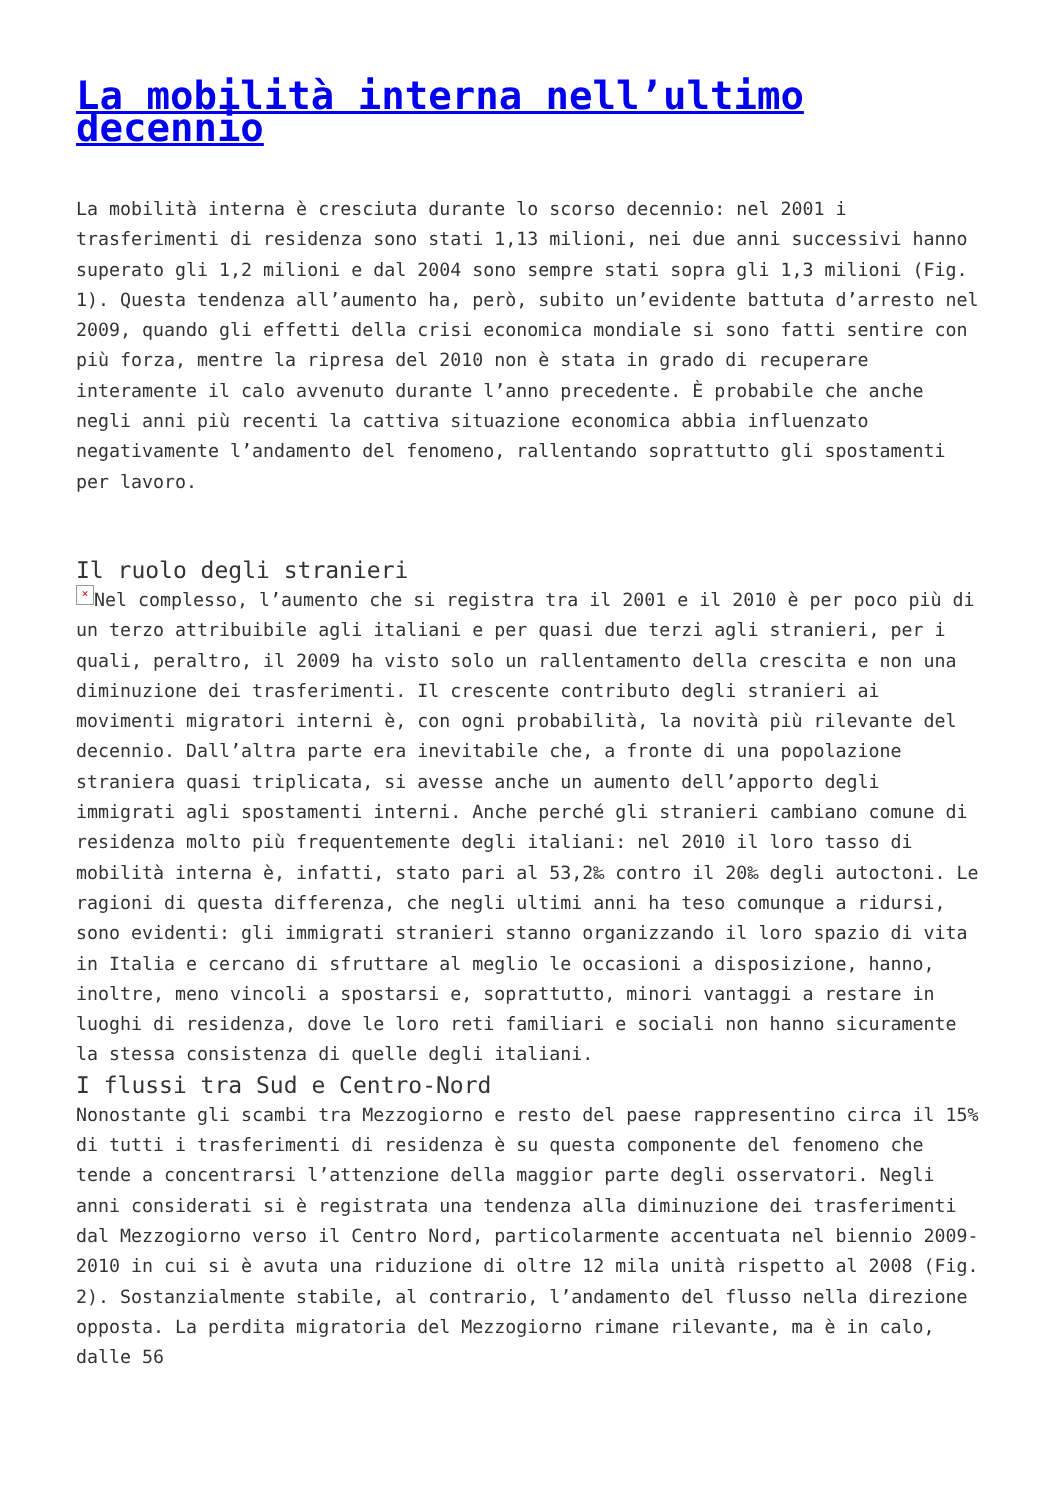La mobilità interna nell’ultimo decennio
La mobilità interna è cresciuta durante lo scorso decennio: nel 2001 i trasferimenti di residenza sono stati 1,13 milioni, nei due anni successivi hanno superato gli 1,2 milioni e dal 2004 sono sempre stati sopra gli 1,3 milioni (Fig. 1). Questa tendenza all’aumento ha, però, subito un’evidente battuta d’arresto nel 2009, quando gli effetti della crisi economica mondiale si sono fatti sentire con più forza, mentre la ripresa del 2010 non è stata in grado di recuperare interamente il calo avvenuto durante l’anno precedente. È probabile che anche negli anni più recenti la cattiva situazione economica abbia influenzato negativamente l’andamento del fenomeno, rallentando soprattutto gli spostamenti per lavoro.
Il ruolo degli stranieri
× Nel complesso, l’aumento che si registra tra il 2001 e il 2010 è per poco più di un terzo attribuibile agli italiani e per quasi due terzi agli stranieri, per i quali, peraltro, il 2009 ha visto solo un rallentamento della crescita e non una diminuzione dei trasferimenti. Il crescente contributo degli stranieri ai movimenti migratori interni è, con ogni probabilità, la novità più rilevante del decennio. Dall’altra parte era inevitabile che, a fronte di una popolazione straniera quasi triplicata, si avesse anche un aumento dell’apporto degli immigrati agli spostamenti interni. Anche perché gli stranieri cambiano comune di residenza molto più frequentemente degli italiani: nel 2010 il loro tasso di mobilità interna è, infatti, stato pari al 53,2‰ contro il 20‰ degli autoctoni. Le ragioni di questa differenza, che negli ultimi anni ha teso comunque a ridursi, sono evidenti: gli immigrati stranieri stanno organizzando il loro spazio di vita in Italia e cercano di sfruttare al meglio le occasioni a disposizione, hanno, inoltre, meno vincoli a spostarsi e, soprattutto, minori vantaggi a restare in luoghi di residenza, dove le loro reti familiari e sociali non hanno sicuramente la stessa consistenza di quelle degli italiani.
I flussi tra Sud e Centro-Nord
Nonostante gli scambi tra Mezzogiorno e resto del paese rappresentino circa il 15% di tutti i trasferimenti di residenza è su questa componente del fenomeno che tende a concentrarsi l’attenzione della maggior parte degli osservatori. Negli anni considerati si è registrata una tendenza alla diminuzione dei trasferimenti dal Mezzogiorno verso il Centro Nord, particolarmente accentuata nel biennio 2009-2010 in cui si è avuta una riduzione di oltre 12 mila unità rispetto al 2008 (Fig. 2). Sostanzialmente stabile, al contrario, l’andamento del flusso nella direzione opposta. La perdita migratoria del Mezzogiorno rimane rilevante, ma è in calo, dalle 56